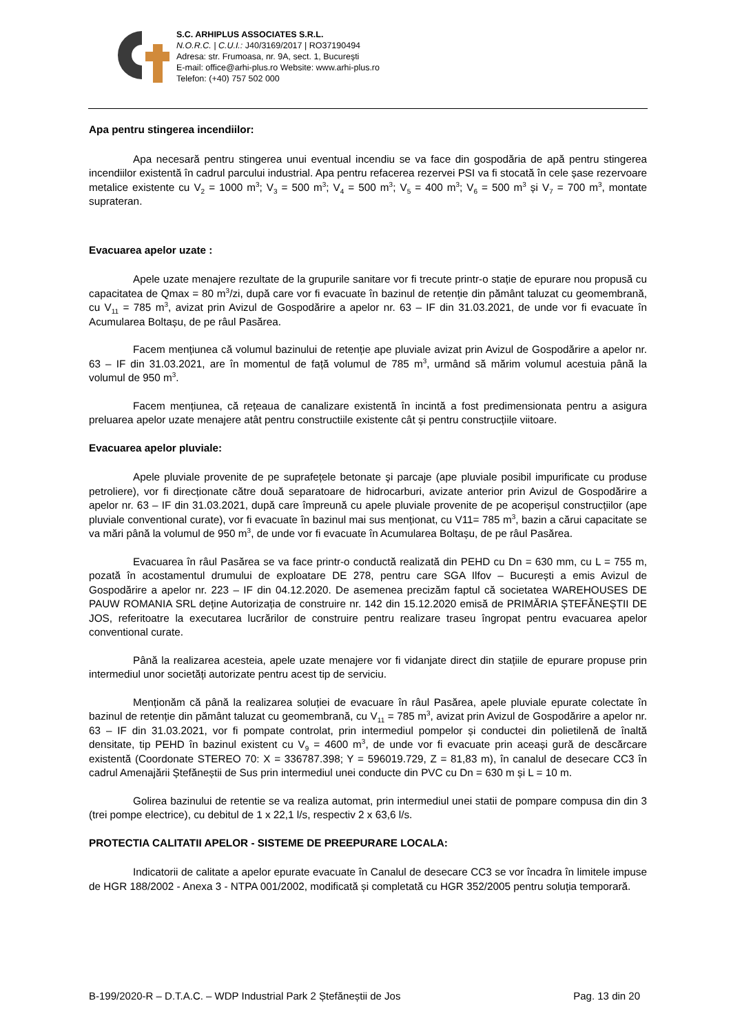S.C. ARHIPLUS ASSOCIATES S.R.L.
N.O.R.C. | C.U.I.: J40/3169/2017 | RO37190494
Adresa: str. Frumoasa, nr. 9A, sect. 1, București
E-mail: office@arhi-plus.ro Website: www.arhi-plus.ro
Telefon: (+40) 757 502 000
Apa pentru stingerea incendiilor:
Apa necesară pentru stingerea unui eventual incendiu se va face din gospodăria de apă pentru stingerea incendiilor existentă în cadrul parcului industrial. Apa pentru refacerea rezervei PSI va fi stocată în cele șase rezervoare metalice existente cu V<sub>2</sub> = 1000 m<sup>3</sup>; V<sub>3</sub> = 500 m<sup>3</sup>; V<sub>4</sub> = 500 m<sup>3</sup>; V<sub>5</sub> = 400 m<sup>3</sup>; V<sub>6</sub> = 500 m<sup>3</sup> și V<sub>7</sub> = 700 m<sup>3</sup>, montate suprateran.
Evacuarea apelor uzate :
Apele uzate menajere rezultate de la grupurile sanitare vor fi trecute printr-o stație de epurare nou propusă cu capacitatea de Qmax = 80 m<sup>3</sup>/zi, după care vor fi evacuate în bazinul de retenție din pământ taluzat cu geomembrană, cu V<sub>11</sub> = 785 m<sup>3</sup>, avizat prin Avizul de Gospodărire a apelor nr. 63 – IF din 31.03.2021, de unde vor fi evacuate în Acumularea Boltașu, de pe râul Pasărea.
Facem mențiunea că volumul bazinului de retenție ape pluviale avizat prin Avizul de Gospodărire a apelor nr. 63 – IF din 31.03.2021, are în momentul de față volumul de 785 m<sup>3</sup>, urmând să mărim volumul acestuia până la volumul de 950 m<sup>3</sup>.
Facem mențiunea, că rețeaua de canalizare existentă în incintă a fost predimensionata pentru a asigura preluarea apelor uzate menajere atât pentru constructiile existente cât și pentru construcțiile viitoare.
Evacuarea apelor pluviale:
Apele pluviale provenite de pe suprafețele betonate şi parcaje (ape pluviale posibil impurificate cu produse petroliere), vor fi direcționate către două separatoare de hidrocarburi, avizate anterior prin Avizul de Gospodărire a apelor nr. 63 – IF din 31.03.2021, după care împreună cu apele pluviale provenite de pe acoperișul construcțiilor (ape pluviale conventional curate), vor fi evacuate în bazinul mai sus menționat, cu V11= 785 m<sup>3</sup>, bazin a cărui capacitate se va mări până la volumul de 950 m<sup>3</sup>, de unde vor fi evacuate în Acumularea Boltașu, de pe râul Pasărea.
Evacuarea în râul Pasărea se va face printr-o conductă realizată din PEHD cu Dn = 630 mm, cu L = 755 m, pozată în acostamentul drumului de exploatare DE 278, pentru care SGA Ilfov – București a emis Avizul de Gospodărire a apelor nr. 223 – IF din 04.12.2020. De asemenea precizăm faptul că societatea WAREHOUSES DE PAUW ROMANIA SRL deține Autorizația de construire nr. 142 din 15.12.2020 emisă de PRIMĂRIA ȘTEFĂNEȘTII DE JOS, referitoatre la executarea lucrărilor de construire pentru realizare traseu îngropat pentru evacuarea apelor conventional curate.
Până la realizarea acesteia, apele uzate menajere vor fi vidanjate direct din stațiile de epurare propuse prin intermediul unor societăți autorizate pentru acest tip de serviciu.
Menționăm că până la realizarea soluției de evacuare în râul Pasărea, apele pluviale epurate colectate în bazinul de retenție din pământ taluzat cu geomembrană, cu V<sub>11</sub> = 785 m<sup>3</sup>, avizat prin Avizul de Gospodărire a apelor nr. 63 – IF din 31.03.2021, vor fi pompate controlat, prin intermediul pompelor și conductei din polietilenă de înaltă densitate, tip PEHD în bazinul existent cu V<sub>9</sub> = 4600 m<sup>3</sup>, de unde vor fi evacuate prin aceași gură de descărcare existentă (Coordonate STEREO 70: X = 336787.398; Y = 596019.729, Z = 81,83 m), în canalul de desecare CC3 în cadrul Amenajării Ștefăneștii de Sus prin intermediul unei conducte din PVC cu Dn = 630 m și L = 10 m.
Golirea bazinului de retentie se va realiza automat, prin intermediul unei statii de pompare compusa din din 3 (trei pompe electrice), cu debitul de 1 x 22,1 l/s, respectiv 2 x 63,6 l/s.
PROTECTIA CALITATII APELOR - SISTEME DE PREEPURARE LOCALA:
Indicatorii de calitate a apelor epurate evacuate în Canalul de desecare CC3 se vor încadra în limitele impuse de HGR 188/2002 - Anexa 3 - NTPA 001/2002, modificată și completată cu HGR 352/2005 pentru soluția temporară.
B-199/2020-R – D.T.A.C. – WDP Industrial Park 2 Ștefăneștii de Jos Pag. 13 din 20